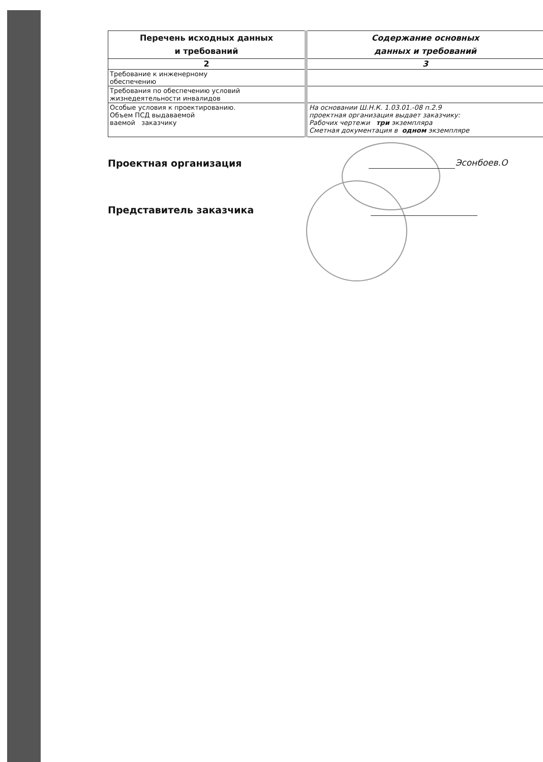| Перечень исходных данных и требований | Содержание основных данных и требований |
| --- | --- |
| 2 | 3 |
| Требование к инженерному обеспечению | |
| Требования по обеспечению условий жизнедеятельности инвалидов | |
| Особые условия к проектированию. Объем ПСД выдаваемой ваемой заказчику | На основании Ш.Н.К. 1.03.01.-08 п.2.9 проектная организация выдает заказчику: Рабочих чертежи три экземпляра Сметная документация в одном экземпляре |
Проектная организация Эсонбоев.О
Представитель заказчика